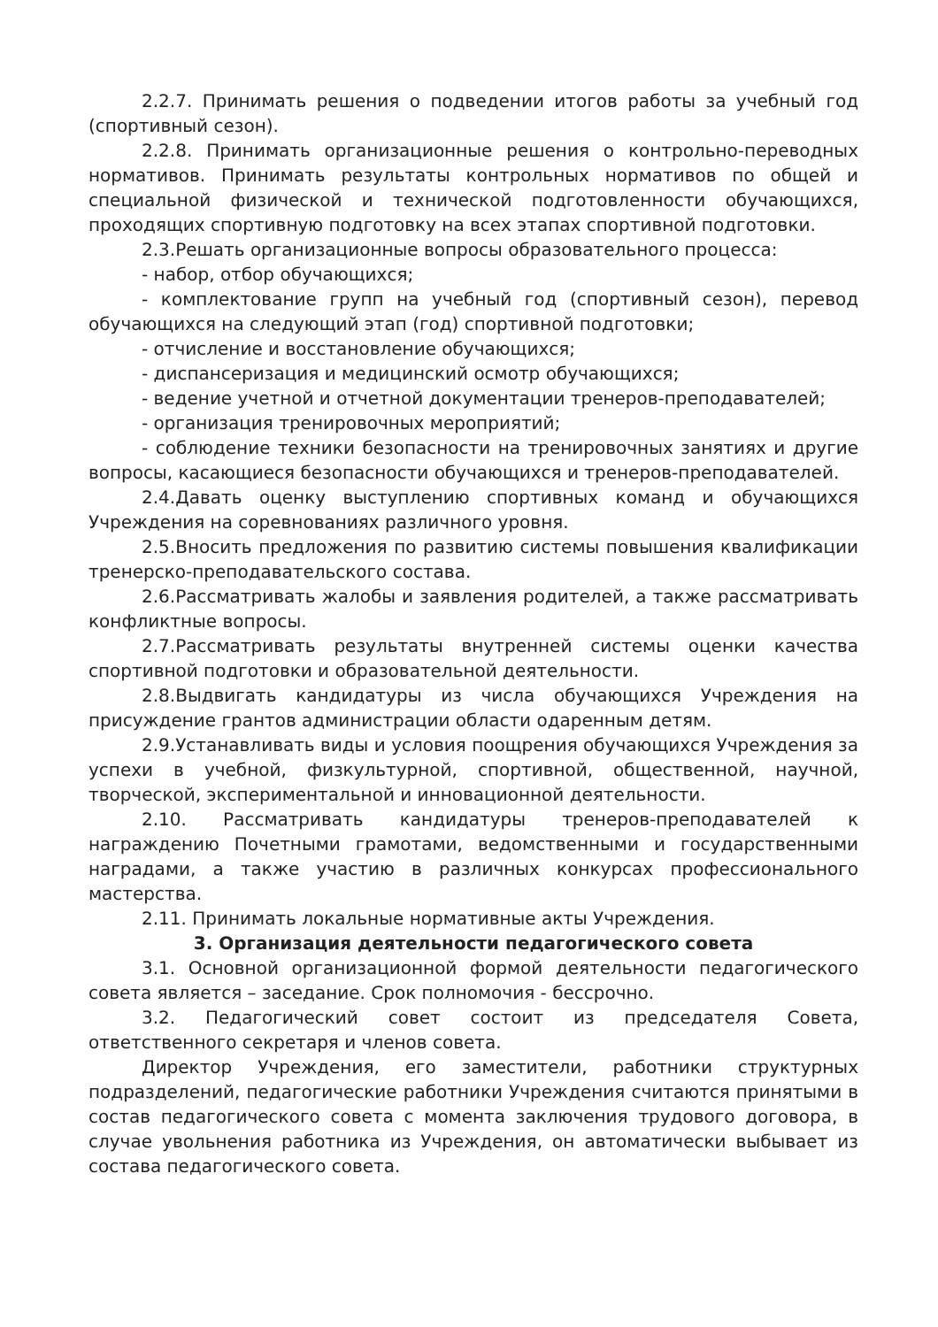2.2.7. Принимать решения о подведении итогов работы за учебный год (спортивный сезон).
2.2.8. Принимать организационные решения о контрольно-переводных нормативов. Принимать результаты контрольных нормативов по общей и специальной физической и технической подготовленности обучающихся, проходящих спортивную подготовку на всех этапах спортивной подготовки.
2.3.Решать организационные вопросы образовательного процесса:
- набор, отбор обучающихся;
- комплектование групп на учебный год (спортивный сезон), перевод обучающихся на следующий этап (год) спортивной подготовки;
- отчисление и восстановление обучающихся;
- диспансеризация и медицинский осмотр обучающихся;
- ведение учетной и отчетной документации тренеров-преподавателей;
- организация тренировочных мероприятий;
- соблюдение техники безопасности на тренировочных занятиях и другие вопросы, касающиеся безопасности обучающихся и тренеров-преподавателей.
2.4.Давать оценку выступлению спортивных команд и обучающихся Учреждения на соревнованиях различного уровня.
2.5.Вносить предложения по развитию системы повышения квалификации тренерско-преподавательского состава.
2.6.Рассматривать жалобы и заявления родителей, а также рассматривать конфликтные вопросы.
2.7.Рассматривать результаты внутренней системы оценки качества спортивной подготовки и образовательной деятельности.
2.8.Выдвигать кандидатуры из числа обучающихся Учреждения на присуждение грантов администрации области одаренным детям.
2.9.Устанавливать виды и условия поощрения обучающихся Учреждения за успехи в учебной, физкультурной, спортивной, общественной, научной, творческой, экспериментальной и инновационной деятельности.
2.10. Рассматривать кандидатуры тренеров-преподавателей к награждению Почетными грамотами, ведомственными и государственными наградами, а также участию в различных конкурсах профессионального мастерства.
2.11. Принимать локальные нормативные акты Учреждения.
3. Организация деятельности педагогического совета
3.1. Основной организационной формой деятельности педагогического совета является – заседание. Срок полномочия - бессрочно.
3.2. Педагогический совет состоит из председателя Совета, ответственного секретаря и членов совета.
Директор Учреждения, его заместители, работники структурных подразделений, педагогические работники Учреждения считаются принятыми в состав педагогического совета с момента заключения трудового договора, в случае увольнения работника из Учреждения, он автоматически выбывает из состава педагогического совета.